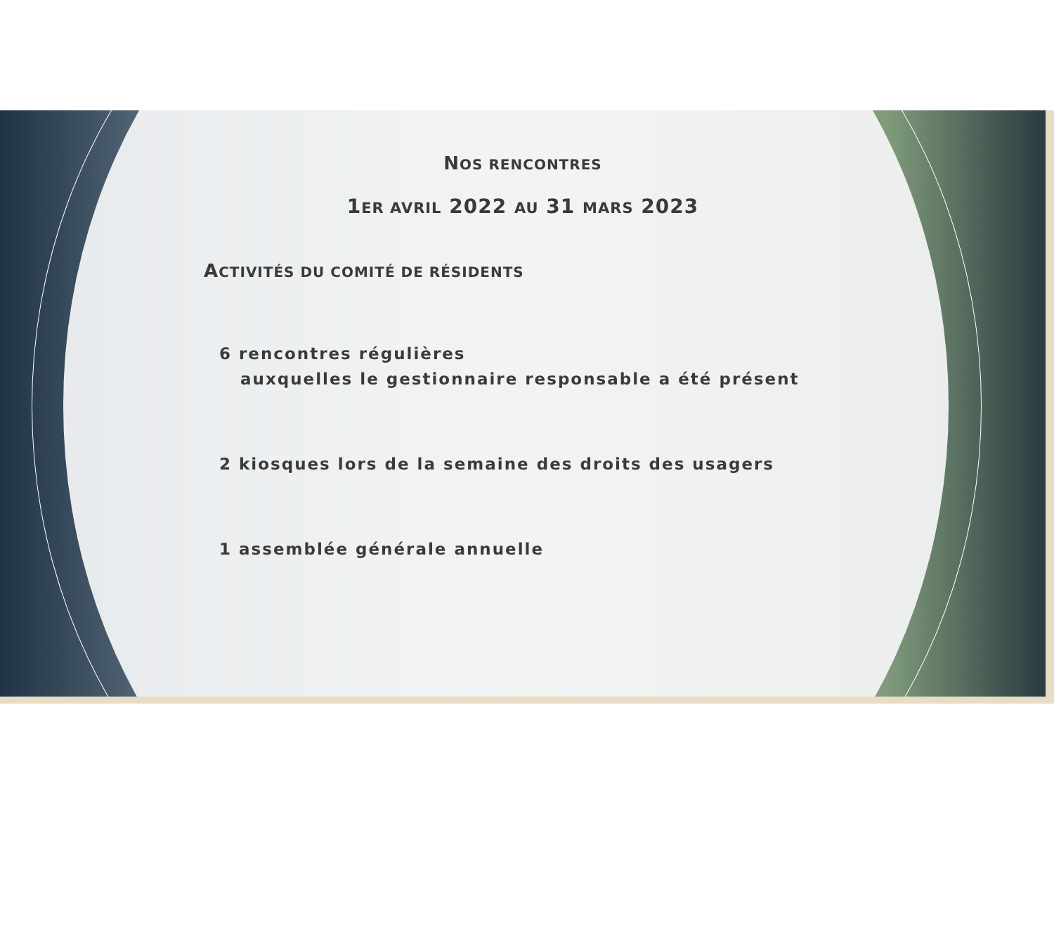NOS RENCONTRES
1ER AVRIL 2022 AU 31 MARS 2023
ACTIVITÉS DU COMITÉ DE RÉSIDENTS
6 rencontres régulières
auxquelles le gestionnaire responsable a été présent
2 kiosques lors de la semaine des droits des usagers
1 assemblée générale annuelle